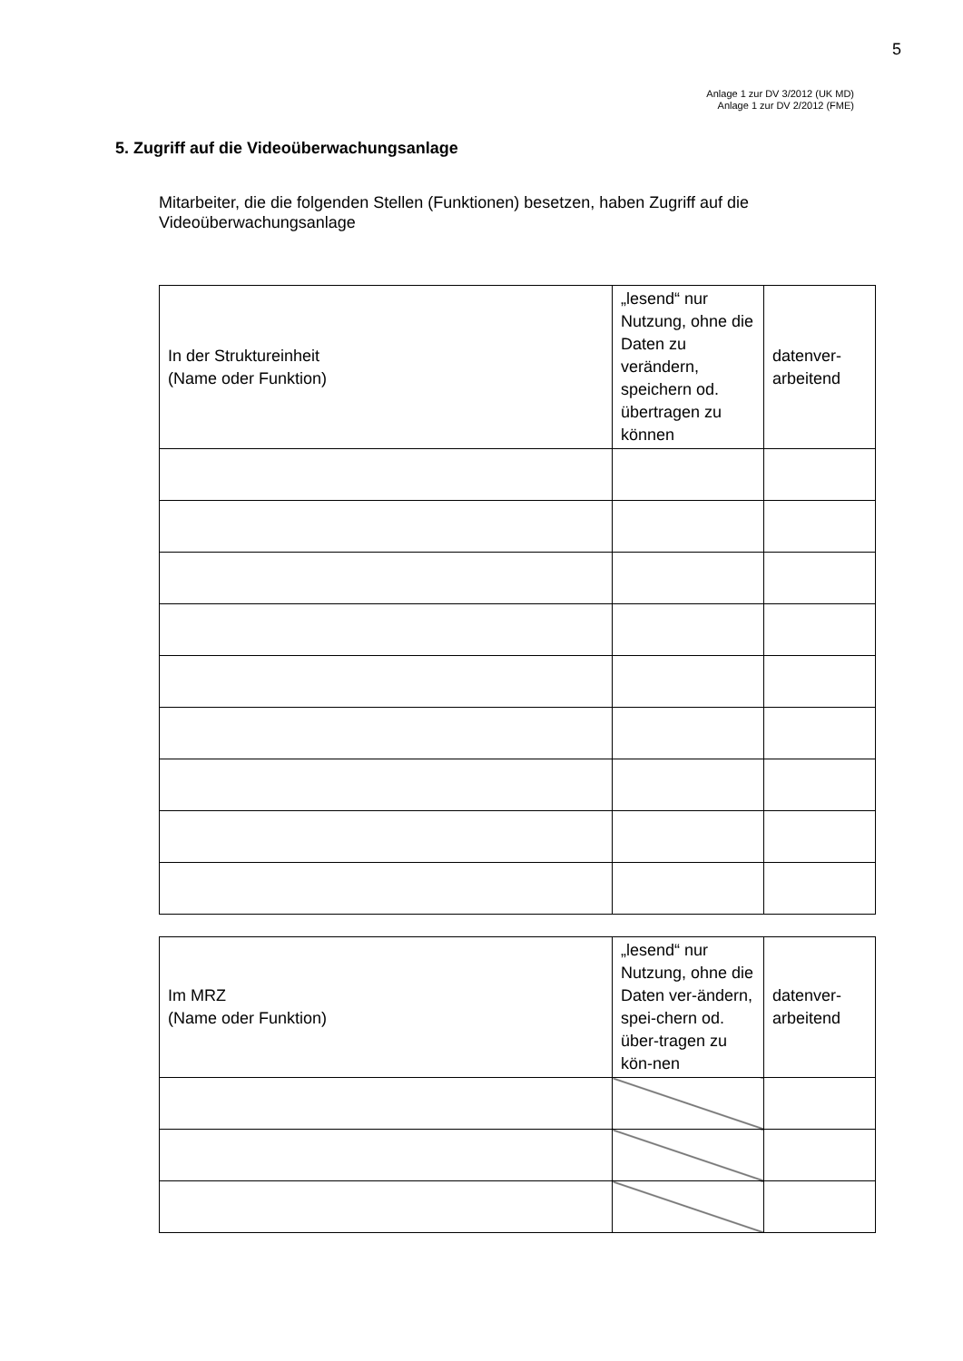5
Anlage 1 zur DV 3/2012 (UK MD)
Anlage 1 zur DV 2/2012 (FME)
5. Zugriff auf die Videoüberwachungsanlage
Mitarbeiter, die die folgenden Stellen (Funktionen) besetzen, haben Zugriff auf die Videoüberwachungsanlage
| In der Struktureinheit (Name oder Funktion) | „lesend“ nur Nutzung, ohne die Daten zu verändern, speichern od. übertragen zu können | datenver- arbeitend |
| Im MRZ (Name oder Funktion) | „lesend“ nur Nutzung, ohne die Daten ver-ändern, spei-chern od. über-tragen zu kön-nen | datenver- arbeitend |